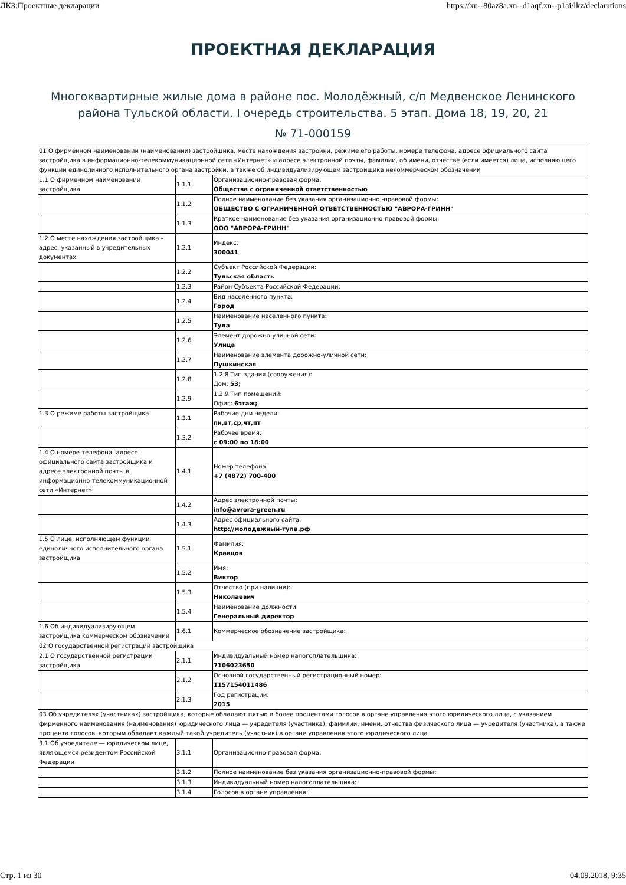ЛКЗ:Проектные декларации https://xn--80az8a.xn--d1aqf.xn--p1ai/lkz/declarations
ПРОЕКТНАЯ ДЕКЛАРАЦИЯ
Многоквартирные жилые дома в районе пос. Молодёжный, с/п Медвенское Ленинского района Тульской области. I очередь строительства. 5 этап. Дома 18, 19, 20, 21
№ 71-000159
| 01 О фирменном наименовании (наименовании) застройщика, месте нахождения застройки, режиме его работы, номере телефона, адресе официального сайта застройщика в информационно-телекоммуникационной сети «Интернет» и адресе электронной почты, фамилии, об имени, отчестве (если имеется) лица, исполняющего функции единоличного исполнительного органа застройки, а также об индивидуализирующем застройщика некоммерческом обозначении | | |
| 1.1 О фирменном наименовании застройщика | 1.1.1 | Организационно-правовая форма: Общества с ограниченной ответственностью |
| | 1.1.2 | Полное наименование без указания организационно -правовой формы: ОБЩЕСТВО С ОГРАНИЧЕННОЙ ОТВЕТСТВЕННОСТЬЮ "АВРОРА-ГРИНН" |
| | 1.1.3 | Краткое наименование без указания организационно-правовой формы: ООО "АВРОРА-ГРИНН" |
| 1.2 О месте нахождения застройщика – адрес, указанный в учредительных документах | 1.2.1 | Индекс: 300041 |
| | 1.2.2 | Субъект Российской Федерации: Тульская область |
| | 1.2.3 | Район Субъекта Российской Федерации: |
| | 1.2.4 | Вид населенного пункта: Город |
| | 1.2.5 | Наименование населенного пункта: Тула |
| | 1.2.6 | Элемент дорожно-уличной сети: Улица |
| | 1.2.7 | Наименование элемента дорожно-уличной сети: Пушкинская |
| | 1.2.8 | 1.2.8 Тип здания (сооружения): Дом: 53; |
| | 1.2.9 | 1.2.9 Тип помещений: Офис: 6этаж; |
| 1.3 О режиме работы застройщика | 1.3.1 | Рабочие дни недели: пн,вт,ср,чт,пт |
| | 1.3.2 | Рабочее время: с 09:00 по 18:00 |
| 1.4 О номере телефона, адресе официального сайта застройщика и адресе электронной почты в информационно-телекоммуникационной сети «Интернет» | 1.4.1 | Номер телефона: +7 (4872) 700-400 |
| | 1.4.2 | Адрес электронной почты: info@avrora-green.ru |
| | 1.4.3 | Адрес официального сайта: http://молодежный-тула.рф |
| 1.5 О лице, исполняющем функции единоличного исполнительного органа застройщика | 1.5.1 | Фамилия: Кравцов |
| | 1.5.2 | Имя: Виктор |
| | 1.5.3 | Отчество (при наличии): Николаевич |
| | 1.5.4 | Наименование должности: Генеральный директор |
| 1.6 Об индивидуализирующем застройщика коммерческом обозначении | 1.6.1 | Коммерческое обозначение застройщика: |
| 02 О государственной регистрации застройщика | | |
| 2.1 О государственной регистрации застройщика | 2.1.1 | Индивидуальный номер налогоплательщика: 7106023650 |
| | 2.1.2 | Основной государственный регистрационный номер: 1157154011486 |
| | 2.1.3 | Год регистрации: 2015 |
| 03 Об учредителях (участниках) застройщика, которые обладают пятью и более процентами голосов в органе управления этого юридического лица, с указанием фирменного наименования (наименования) юридического лица — учредителя (участника), фамилии, имени, отчества физического лица — учредителя (участника), а также процента голосов, которым обладает каждый такой учредитель (участник) в органе управления этого юридического лица | | |
| 3.1 Об учредителе — юридическом лице, являющемся резидентом Российской Федерации | 3.1.1 | Организационно-правовая форма: |
| | 3.1.2 | Полное наименование без указания организационно-правовой формы: |
| | 3.1.3 | Индивидуальный номер налогоплательщика: |
| | 3.1.4 | Голосов в органе управления: |
Стр. 1 из 30 04.09.2018, 9:35